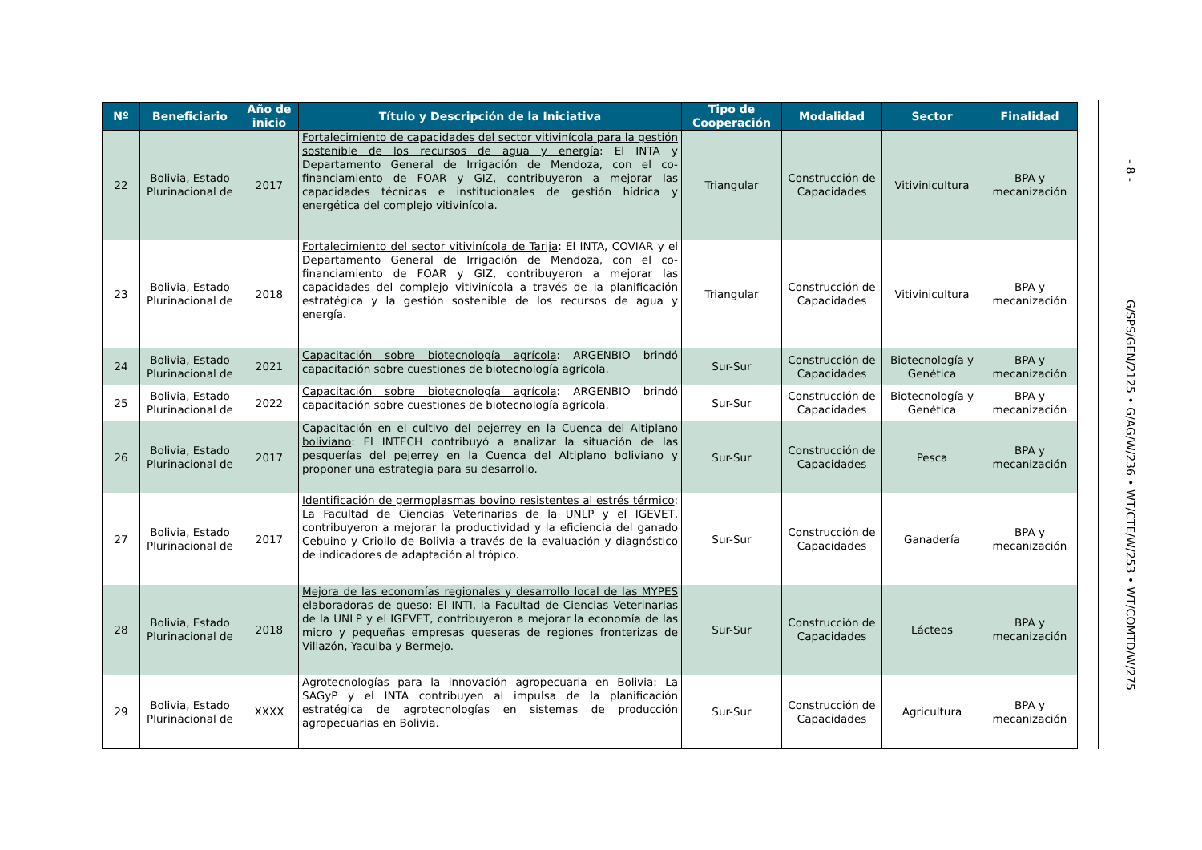| Nº | Beneficiario | Año de inicio | Título y Descripción de la Iniciativa | Tipo de Cooperación | Modalidad | Sector | Finalidad |
| --- | --- | --- | --- | --- | --- | --- | --- |
| 22 | Bolivia, Estado Plurinacional de | 2017 | Fortalecimiento de capacidades del sector vitivinícola para la gestión sostenible de los recursos de agua y energía : El INTA y Departamento General de Irrigación de Mendoza, con el co-financiamiento de FOAR y GIZ, contribuyeron a mejorar las capacidades técnicas e institucionales de gestión hídrica y energética del complejo vitivinícola. | Triangular | Construcción de Capacidades | Vitivinicultura | BPA y mecanización |
| 23 | Bolivia, Estado Plurinacional de | 2018 | Fortalecimiento del sector vitivinícola de Tarija : El INTA, COVIAR y el Departamento General de Irrigación de Mendoza, con el co-financiamiento de FOAR y GIZ, contribuyeron a mejorar las capacidades del complejo vitivinícola a través de la planificación estratégica y la gestión sostenible de los recursos de agua y energía. | Triangular | Construcción de Capacidades | Vitivinicultura | BPA y mecanización |
| 24 | Bolivia, Estado Plurinacional de | 2021 | Capacitación sobre biotecnología agrícola : ARGENBIO brindó capacitación sobre cuestiones de biotecnología agrícola. | Sur-Sur | Construcción de Capacidades | Biotecnología y Genética | BPA y mecanización |
| 25 | Bolivia, Estado Plurinacional de | 2022 | Capacitación sobre biotecnología agrícola : ARGENBIO brindó capacitación sobre cuestiones de biotecnología agrícola. | Sur-Sur | Construcción de Capacidades | Biotecnología y Genética | BPA y mecanización |
| 26 | Bolivia, Estado Plurinacional de | 2017 | Capacitación en el cultivo del pejerrey en la Cuenca del Altiplano boliviano : El INTECH contribuyó a analizar la situación de las pesquerías del pejerrey en la Cuenca del Altiplano boliviano y proponer una estrategia para su desarrollo. | Sur-Sur | Construcción de Capacidades | Pesca | BPA y mecanización |
| 27 | Bolivia, Estado Plurinacional de | 2017 | Identificación de germoplasmas bovino resistentes al estrés térmico : La Facultad de Ciencias Veterinarias de la UNLP y el IGEVET, contribuyeron a mejorar la productividad y la eficiencia del ganado Cebuino y Criollo de Bolivia a través de la evaluación y diagnóstico de indicadores de adaptación al trópico. | Sur-Sur | Construcción de Capacidades | Ganadería | BPA y mecanización |
| 28 | Bolivia, Estado Plurinacional de | 2018 | Mejora de las economías regionales y desarrollo local de las MYPES elaboradoras de queso : El INTI, la Facultad de Ciencias Veterinarias de la UNLP y el IGEVET, contribuyeron a mejorar la economía de las micro y pequeñas empresas queseras de regiones fronterizas de Villazón, Yacuiba y Bermejo. | Sur-Sur | Construcción de Capacidades | Lácteos | BPA y mecanización |
| 29 | Bolivia, Estado Plurinacional de | XXXX | Agrotecnologías para la innovación agropecuaria en Bolivia : La SAGyP y el INTA contribuyen al impulsa de la planificación estratégica de agrotecnologías en sistemas de producción agropecuarias en Bolivia. | Sur-Sur | Construcción de Capacidades | Agricultura | BPA y mecanización |
- 8 - G/SPS/GEN/2125 • G/AG/W/236 • WT/CTE/W/253 • WT/COMTD/W/275